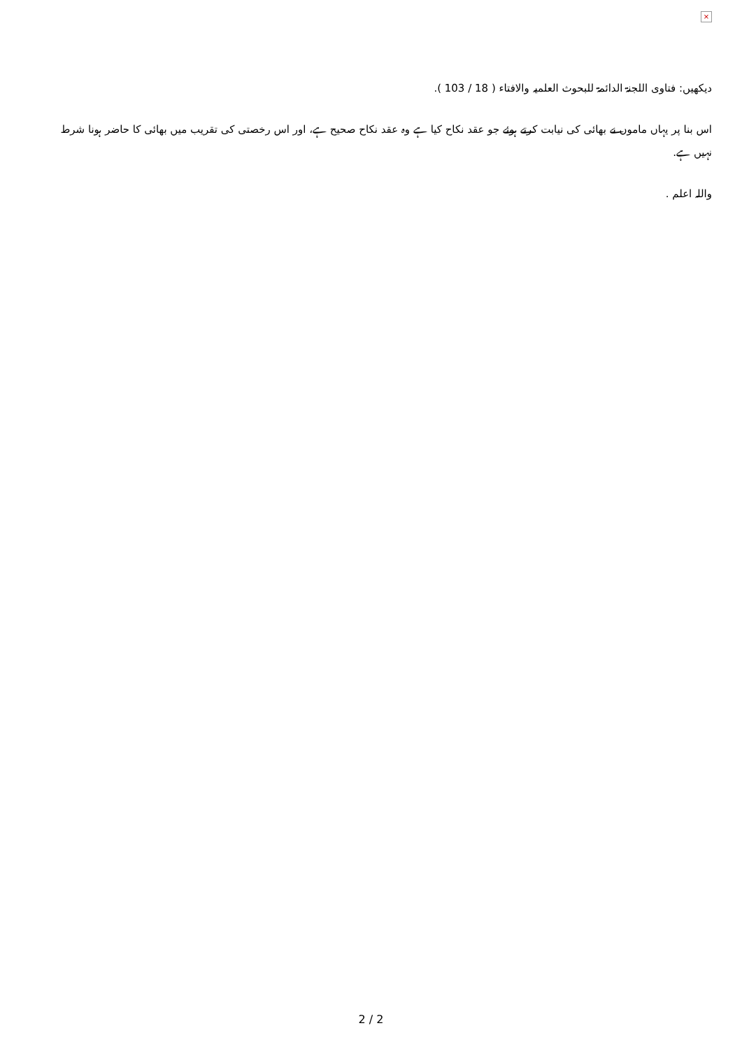×
دیکھیں: فتاوی اللجنۃ الدائمۃ للبحوث العلمیہ والافتاء ( 18 / 103 ).
اس بنا پر یہاں ماموں نے بھائی کی نیابت کرتے ہوئے جو عقد نکاح کیا ہے وہ عقد نکاح صحیح ہے، اور اس رخصتی کی تقریب میں بھائی کا حاضر ہونا شرط نہیں ہے.
واللہ اعلم .
2 / 2